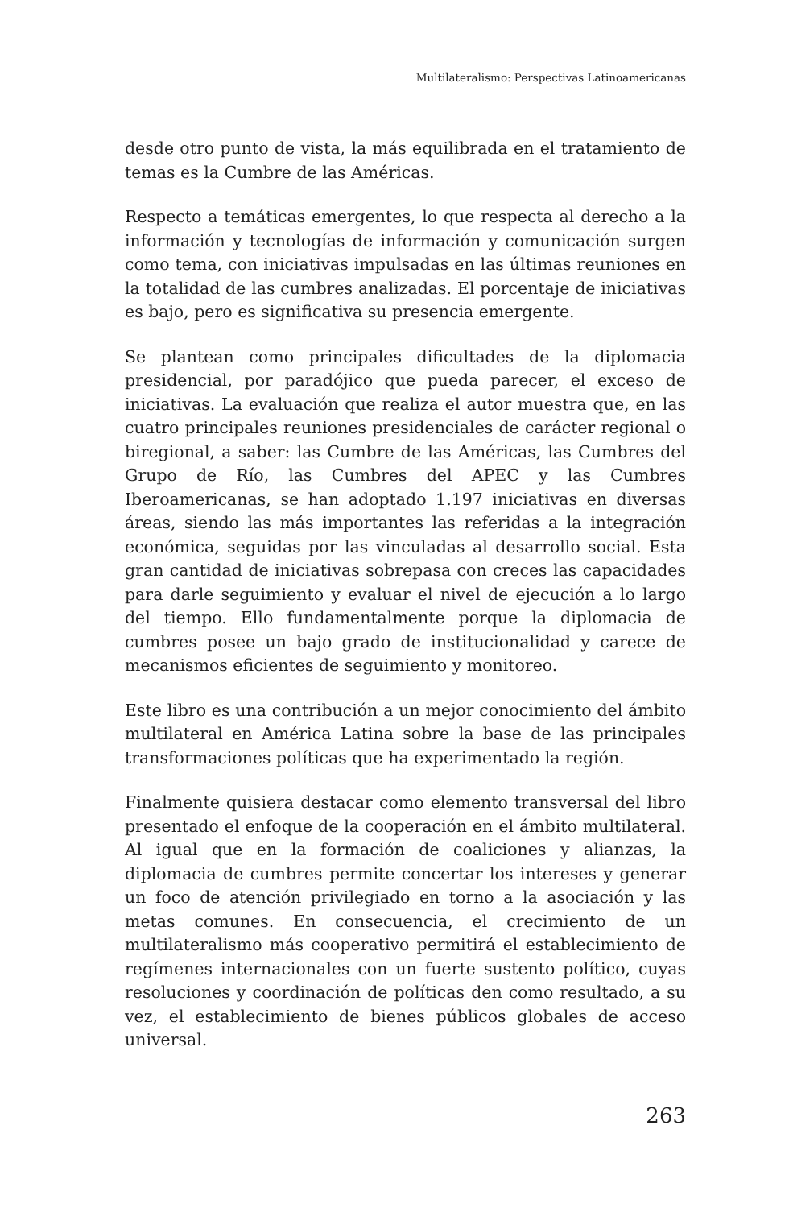Multilateralismo: Perspectivas Latinoamericanas
desde otro punto de vista, la más equilibrada en el tratamiento de temas es la Cumbre de las Américas.
Respecto a temáticas emergentes, lo que respecta al derecho a la información y tecnologías de información y comunicación surgen como tema, con iniciativas impulsadas en las últimas reuniones en la totalidad de las cumbres analizadas. El porcentaje de iniciativas es bajo, pero es significativa su presencia emergente.
Se plantean como principales dificultades de la diplomacia presidencial, por paradójico que pueda parecer, el exceso de iniciativas. La evaluación que realiza el autor muestra que, en las cuatro principales reuniones presidenciales de carácter regional o biregional, a saber: las Cumbre de las Américas, las Cumbres del Grupo de Río, las Cumbres del APEC y las Cumbres Iberoamericanas, se han adoptado 1.197 iniciativas en diversas áreas, siendo las más importantes las referidas a la integración económica, seguidas por las vinculadas al desarrollo social. Esta gran cantidad de iniciativas sobrepasa con creces las capacidades para darle seguimiento y evaluar el nivel de ejecución a lo largo del tiempo. Ello fundamentalmente porque la diplomacia de cumbres posee un bajo grado de institucionalidad y carece de mecanismos eficientes de seguimiento y monitoreo.
Este libro es una contribución a un mejor conocimiento del ámbito multilateral en América Latina sobre la base de las principales transformaciones políticas que ha experimentado la región.
Finalmente quisiera destacar como elemento transversal del libro presentado el enfoque de la cooperación en el ámbito multilateral. Al igual que en la formación de coaliciones y alianzas, la diplomacia de cumbres permite concertar los intereses y generar un foco de atención privilegiado en torno a la asociación y las metas comunes. En consecuencia, el crecimiento de un multilateralismo más cooperativo permitirá el establecimiento de regímenes internacionales con un fuerte sustento político, cuyas resoluciones y coordinación de políticas den como resultado, a su vez, el establecimiento de bienes públicos globales de acceso universal.
263